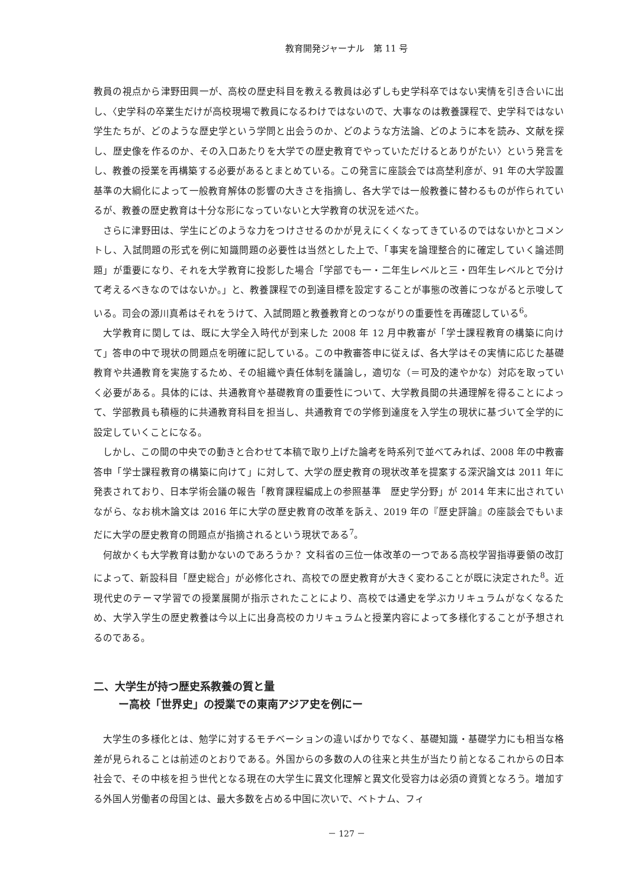教育開発ジャーナル　第 11 号
教員の視点から津野田興一が、高校の歴史科目を教える教員は必ずしも史学科卒ではない実情を引き合いに出し、〈史学科の卒業生だけが高校現場で教員になるわけではないので、大事なのは教養課程で、史学科ではない学生たちが、どのような歴史学という学問と出会うのか、どのような方法論、どのように本を読み、文献を探し、歴史像を作るのか、その入口あたりを大学での歴史教育でやっていただけるとありがたい〉という発言をし、教養の授業を再構築する必要があるとまとめている。この発言に座談会では高埜利彦が、91 年の大学設置基準の大綱化によって一般教育解体の影響の大きさを指摘し、各大学では一般教養に替わるものが作られているが、教養の歴史教育は十分な形になっていないと大学教育の状況を述べた。
さらに津野田は、学生にどのような力をつけさせるのかが見えにくくなってきているのではないかとコメントし、入試問題の形式を例に知識問題の必要性は当然とした上で、「事実を論理整合的に確定していく論述問題」が重要になり、それを大学教育に投影した場合「学部でも一・二年生レベルと三・四年生レベルとで分けて考えるべきなのではないか。」と、教養課程での到達目標を設定することが事態の改善につながると示唆している。司会の源川真希はそれをうけて、入試問題と教養教育とのつながりの重要性を再確認している<sup>6</sup>。
大学教育に関しては、既に大学全入時代が到来した 2008 年 12 月中教審が「学士課程教育の構築に向けて」答申の中で現状の問題点を明確に記している。この中教審答申に従えば、各大学はその実情に応じた基礎教育や共通教育を実施するため、その組織や責任体制を議論し，適切な（＝可及的速やかな）対応を取っていく必要がある。具体的には、共通教育や基礎教育の重要性について、大学教員間の共通理解を得ることによって、学部教員も積極的に共通教育科目を担当し、共通教育での学修到達度を入学生の現状に基づいて全学的に設定していくことになる。
しかし、この間の中央での動きと合わせて本稿で取り上げた論考を時系列で並べてみれば、2008 年の中教審答申「学士課程教育の構築に向けて」に対して、大学の歴史教育の現状改革を提案する深沢論文は 2011 年に発表されており、日本学術会議の報告「教育課程編成上の参照基準　歴史学分野」が 2014 年末に出されていながら、なお桃木論文は 2016 年に大学の歴史教育の改革を訴え、2019 年の『歴史評論』の座談会でもいまだに大学の歴史教育の問題点が指摘されるという現状である<sup>7</sup>。
何故かくも大学教育は動かないのであろうか？ 文科省の三位一体改革の一つである高校学習指導要領の改訂によって、新設科目「歴史総合」が必修化され、高校での歴史教育が大きく変わることが既に決定された<sup>8</sup>。近現代史のテーマ学習での授業展開が指示されたことにより、高校では通史を学ぶカリキュラムがなくなるため、大学入学生の歴史教養は今以上に出身高校のカリキュラムと授業内容によって多様化することが予想されるのである。
二、大学生が持つ歴史系教養の質と量
ー高校「世界史」の授業での東南アジア史を例にー
大学生の多様化とは、勉学に対するモチベーションの違いばかりでなく、基礎知識・基礎学力にも相当な格差が見られることは前述のとおりである。外国からの多数の人の往来と共生が当たり前となるこれからの日本社会で、その中核を担う世代となる現在の大学生に異文化理解と異文化受容力は必須の資質となろう。増加する外国人労働者の母国とは、最大多数を占める中国に次いで、ベトナム、フィ
－ 127 －